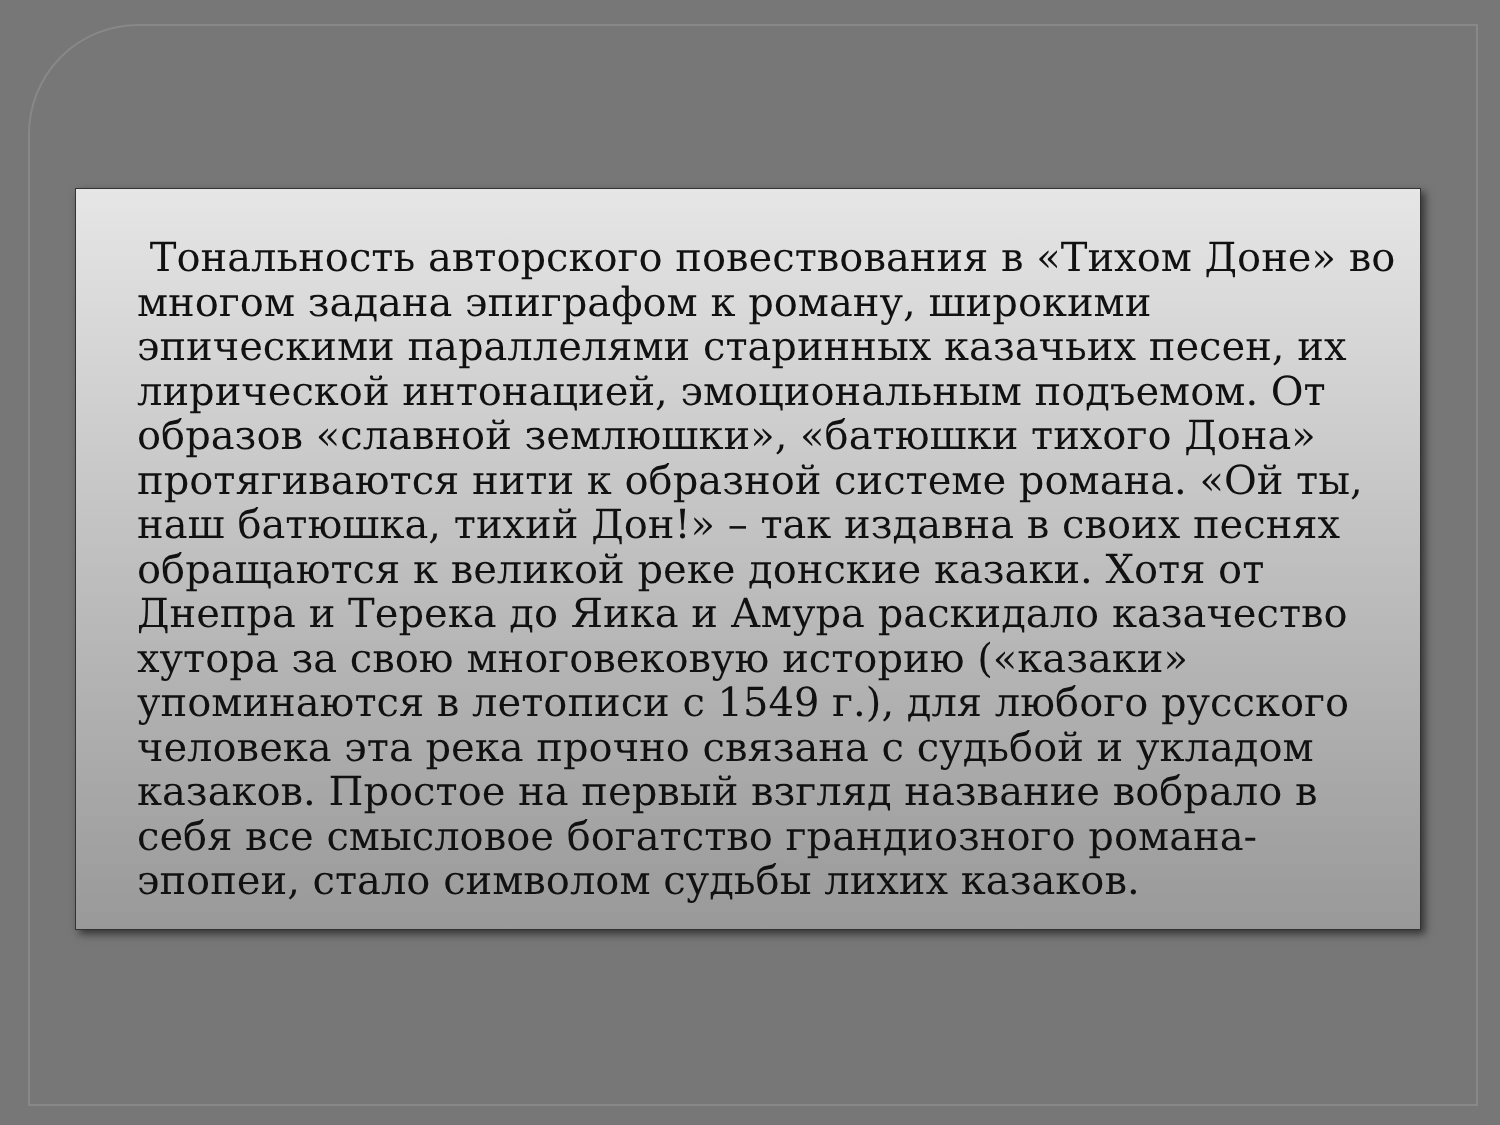Тональность авторского повествования в «Тихом Доне» во многом задана эпиграфом к роману, широкими эпическими параллелями старинных казачьих песен, их лирической интонацией, эмоциональным подъемом. От образов «славной землюшки», «батюшки тихого Дона» протягиваются нити к образной системе романа. «Ой ты, наш батюшка, тихий Дон!» – так издавна в своих песнях обращаются к великой реке донские казаки. Хотя от Днепра и Терека до Яика и Амура раскидало казачество хутора за свою многовековую историю («казаки» упоминаются в летописи с 1549 г.), для любого русского человека эта река прочно связана с судьбой и укладом казаков. Простое на первый взгляд название вобрало в себя все смысловое богатство грандиозного романа-эпопеи, стало символом судьбы лихих казаков.